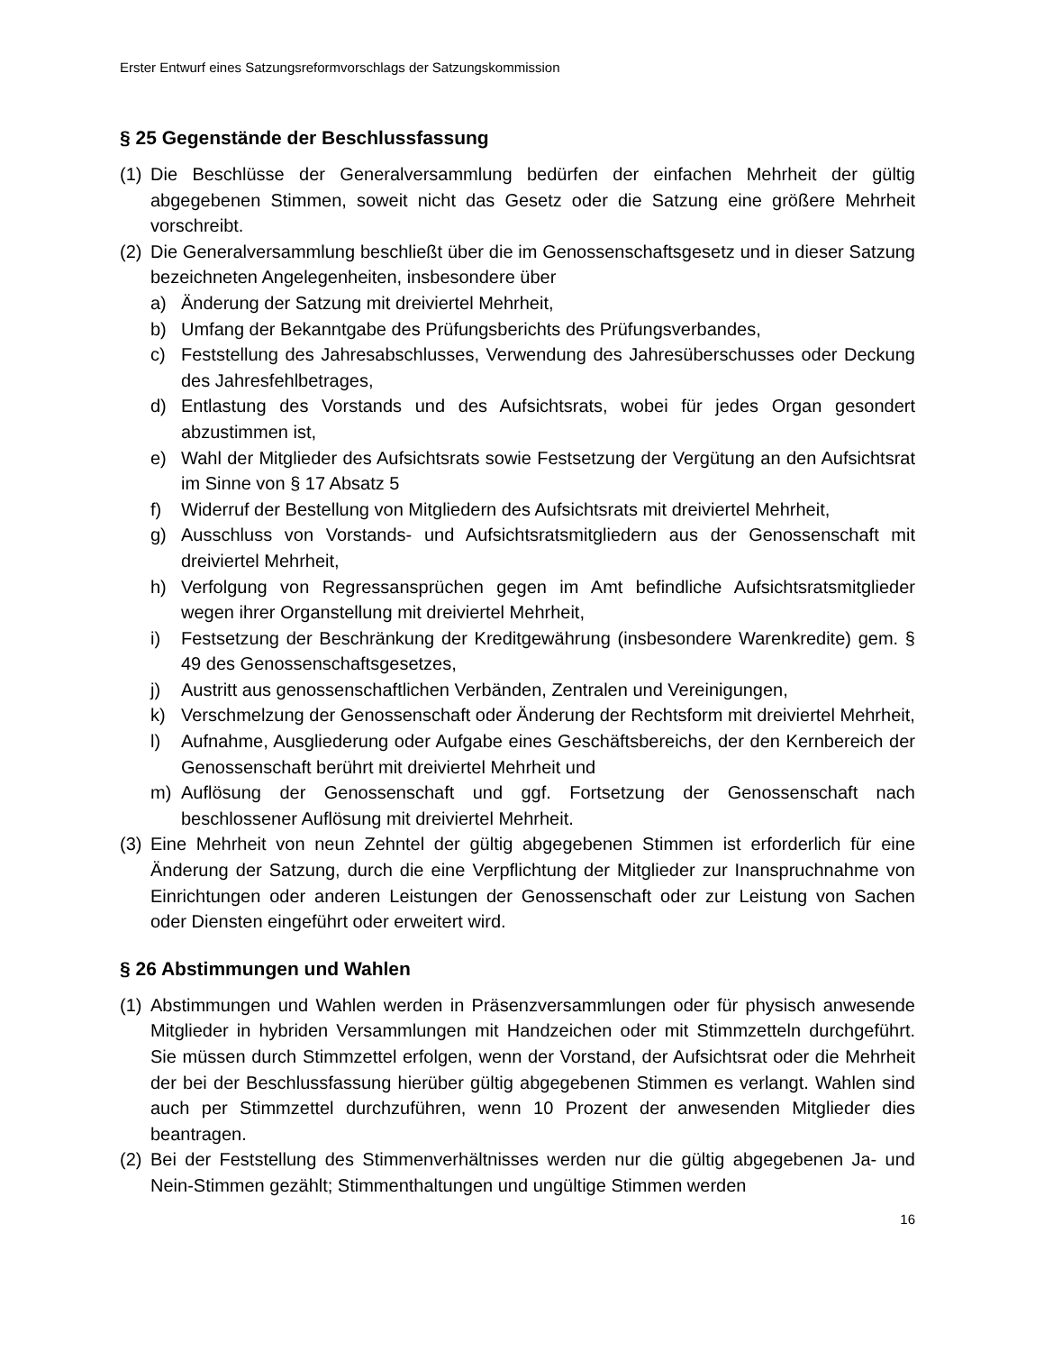Erster Entwurf eines Satzungsreformvorschlags der Satzungskommission
§ 25 Gegenstände der Beschlussfassung
(1)
Die Beschlüsse der Generalversammlung bedürfen der einfachen Mehrheit der gültig abgegebenen Stimmen, soweit nicht das Gesetz oder die Satzung eine größere Mehrheit vorschreibt.
(2)
Die Generalversammlung beschließt über die im Genossenschaftsgesetz und in dieser Satzung bezeichneten Angelegenheiten, insbesondere über
a) Änderung der Satzung mit dreiviertel Mehrheit,
b) Umfang der Bekanntgabe des Prüfungsberichts des Prüfungsverbandes,
c) Feststellung des Jahresabschlusses, Verwendung des Jahresüberschusses oder Deckung des Jahresfehlbetrages,
d) Entlastung des Vorstands und des Aufsichtsrats, wobei für jedes Organ gesondert abzustimmen ist,
e) Wahl der Mitglieder des Aufsichtsrats sowie Festsetzung der Vergütung an den Aufsichtsrat im Sinne von § 17 Absatz 5
f) Widerruf der Bestellung von Mitgliedern des Aufsichtsrats mit dreiviertel Mehrheit,
g) Ausschluss von Vorstands- und Aufsichtsratsmitgliedern aus der Genossenschaft mit dreiviertel Mehrheit,
h) Verfolgung von Regressansprüchen gegen im Amt befindliche Aufsichtsratsmitglieder wegen ihrer Organstellung mit dreiviertel Mehrheit,
i) Festsetzung der Beschränkung der Kreditgewährung (insbesondere Warenkredite) gem. § 49 des Genossenschaftsgesetzes,
j) Austritt aus genossenschaftlichen Verbänden, Zentralen und Vereinigungen,
k) Verschmelzung der Genossenschaft oder Änderung der Rechtsform mit dreiviertel Mehrheit,
l) Aufnahme, Ausgliederung oder Aufgabe eines Geschäftsbereichs, der den Kernbereich der Genossenschaft berührt mit dreiviertel Mehrheit und
m) Auflösung der Genossenschaft und ggf. Fortsetzung der Genossenschaft nach beschlossener Auflösung mit dreiviertel Mehrheit.
(3)
Eine Mehrheit von neun Zehntel der gültig abgegebenen Stimmen ist erforderlich für eine Änderung der Satzung, durch die eine Verpflichtung der Mitglieder zur Inanspruchnahme von Einrichtungen oder anderen Leistungen der Genossenschaft oder zur Leistung von Sachen oder Diensten eingeführt oder erweitert wird.
§ 26 Abstimmungen und Wahlen
(1)
Abstimmungen und Wahlen werden in Präsenzversammlungen oder für physisch anwesende Mitglieder in hybriden Versammlungen mit Handzeichen oder mit Stimmzetteln durchgeführt. Sie müssen durch Stimmzettel erfolgen, wenn der Vorstand, der Aufsichtsrat oder die Mehrheit der bei der Beschlussfassung hierüber gültig abgegebenen Stimmen es verlangt. Wahlen sind auch per Stimmzettel durchzuführen, wenn 10 Prozent der anwesenden Mitglieder dies beantragen.
(2)
Bei der Feststellung des Stimmenverhältnisses werden nur die gültig abgegebenen Ja- und Nein-Stimmen gezählt; Stimmenthaltungen und ungültige Stimmen werden
16